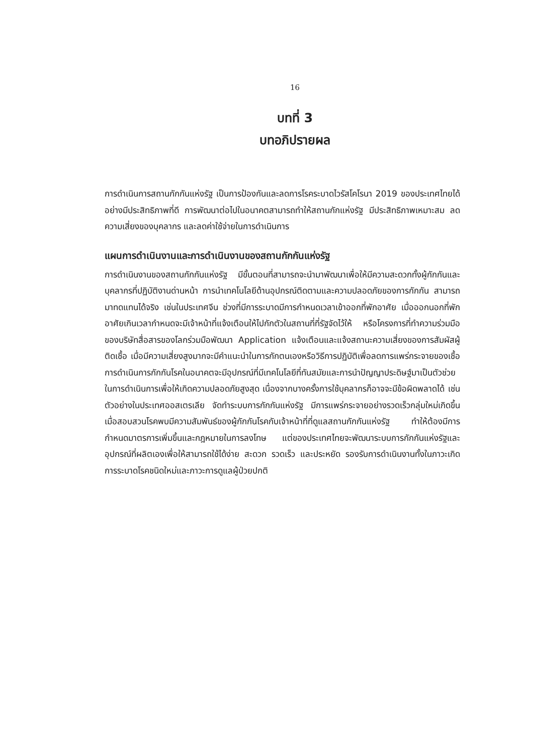16
บทที่ 3
บทอภิปรายผล
การดำเนินการสถานกักกันแห่งรัฐ เป็นการป้องกันและลดการโรคระบาดไวรัสโคโรนา 2019 ของประเทศไทยได้อย่างมีประสิทธิภาพที่ดี การพัฒนาต่อไปในอนาคตสามารถทำให้สถานกักแห่งรัฐ มีประสิทธิภาพเหมาะสม ลดความเสี่ยงของบุคลากร และลดค่าใช้จ่ายในการดำเนินการ
แผนการดำเนินงานและการดำเนินงานของสถานกักกันแห่งรัฐ
การดำเนินงานของสถานกักกันแห่งรัฐ มีขั้นตอนที่สามารถจะนำมาพัฒนาเพื่อให้มีความสะดวกทั้งผู้กักกันและบุคลากรที่ปฏิบัติงานด่านหน้า การนำเทคโนโลยีด้านอุปกรณ์ติดตามและความปลอดภัยของการกักกัน สามารถมาทดแทนได้จริง เช่นในประเทศจีน ช่วงที่มีการระบาดมีการกำหนดเวลาเข้าออกที่พักอาศัย เมื่อออกนอกที่พักอาศัยเกินเวลากำหนดจะมีเจ้าหน้าที่แจ้งเตือนให้ไปกักตัวในสถานที่ที่รัฐจัดไว้ให้ หรือโครงการที่ทำความร่วมมือของบริษัทสื่อสารของโลกร่วมมือพัฒนา Application แจ้งเตือนและแจ้งสถานะความเสี่ยงของการสัมผัสผู้ติดเชื้อ เมื่อมีความเสี่ยงสูงมากจะมีคำแนะนำในการกักตนเองหรือวิธีการปฏิบัติเพื่อลดการแพร่กระจายของเชื้อ การดำเนินการกักกันโรคในอนาคตจะมีอุปกรณ์ที่มีเทคโนโลยีที่ทันสมัยและการนำปัญญาประดิษฐ์มาเป็นตัวช่วยในการดำเนินการเพื่อให้เกิดความปลอดภัยสูงสุด เนื่องจากบางครั้งการใช้บุคลากรก็อาจจะมีข้อผิดพลาดได้ เช่นตัวอย่างในประเทศออสเตรเลีย จัดทำระบบการกักกันแห่งรัฐ มีการแพร่กระจายอย่างรวดเร็วกลุ่มใหม่เกิดขึ้น เมื่อสอบสวนโรคพบมีความสัมพันธ์ของผู้กักกันโรคกับเจ้าหน้าที่ที่ดูแลสถานกักกันแห่งรัฐ ทำให้ต้องมีการกำหนดมาตรการเพิ่มขึ้นและกฎหมายในการลงโทษ แต่ของประเทศไทยจะพัฒนาระบบการกักกันแห่งรัฐและอุปกรณ์ที่ผลิตเองเพื่อให้สามารถใช้ได้ง่าย สะดวก รวดเร็ว และประหยัด รองรับการดำเนินงานทั้งในภาวะเกิดการระบาดโรคชนิดใหม่และภาวะการดูแลผู้ป่วยปกติ